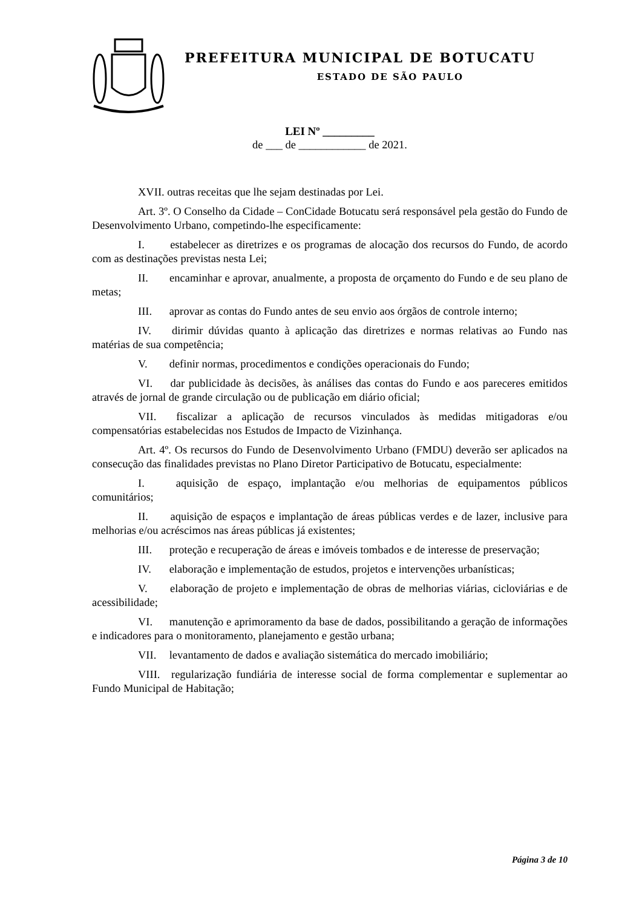PREFEITURA MUNICIPAL DE BOTUCATU
ESTADO DE SÃO PAULO
LEI Nº _________
de ___ de ____________ de 2021.
XVII. outras receitas que lhe sejam destinadas por Lei.
Art. 3º. O Conselho da Cidade – ConCidade Botucatu será responsável pela gestão do Fundo de Desenvolvimento Urbano, competindo-lhe especificamente:
I. estabelecer as diretrizes e os programas de alocação dos recursos do Fundo, de acordo com as destinações previstas nesta Lei;
II. encaminhar e aprovar, anualmente, a proposta de orçamento do Fundo e de seu plano de metas;
III. aprovar as contas do Fundo antes de seu envio aos órgãos de controle interno;
IV. dirimir dúvidas quanto à aplicação das diretrizes e normas relativas ao Fundo nas matérias de sua competência;
V. definir normas, procedimentos e condições operacionais do Fundo;
VI. dar publicidade às decisões, às análises das contas do Fundo e aos pareceres emitidos através de jornal de grande circulação ou de publicação em diário oficial;
VII. fiscalizar a aplicação de recursos vinculados às medidas mitigadoras e/ou compensatórias estabelecidas nos Estudos de Impacto de Vizinhança.
Art. 4º. Os recursos do Fundo de Desenvolvimento Urbano (FMDU) deverão ser aplicados na consecução das finalidades previstas no Plano Diretor Participativo de Botucatu, especialmente:
I. aquisição de espaço, implantação e/ou melhorias de equipamentos públicos comunitários;
II. aquisição de espaços e implantação de áreas públicas verdes e de lazer, inclusive para melhorias e/ou acréscimos nas áreas públicas já existentes;
III. proteção e recuperação de áreas e imóveis tombados e de interesse de preservação;
IV. elaboração e implementação de estudos, projetos e intervenções urbanísticas;
V. elaboração de projeto e implementação de obras de melhorias viárias, cicloviárias e de acessibilidade;
VI. manutenção e aprimoramento da base de dados, possibilitando a geração de informações e indicadores para o monitoramento, planejamento e gestão urbana;
VII. levantamento de dados e avaliação sistemática do mercado imobiliário;
VIII. regularização fundiária de interesse social de forma complementar e suplementar ao Fundo Municipal de Habitação;
Página 3 de 10